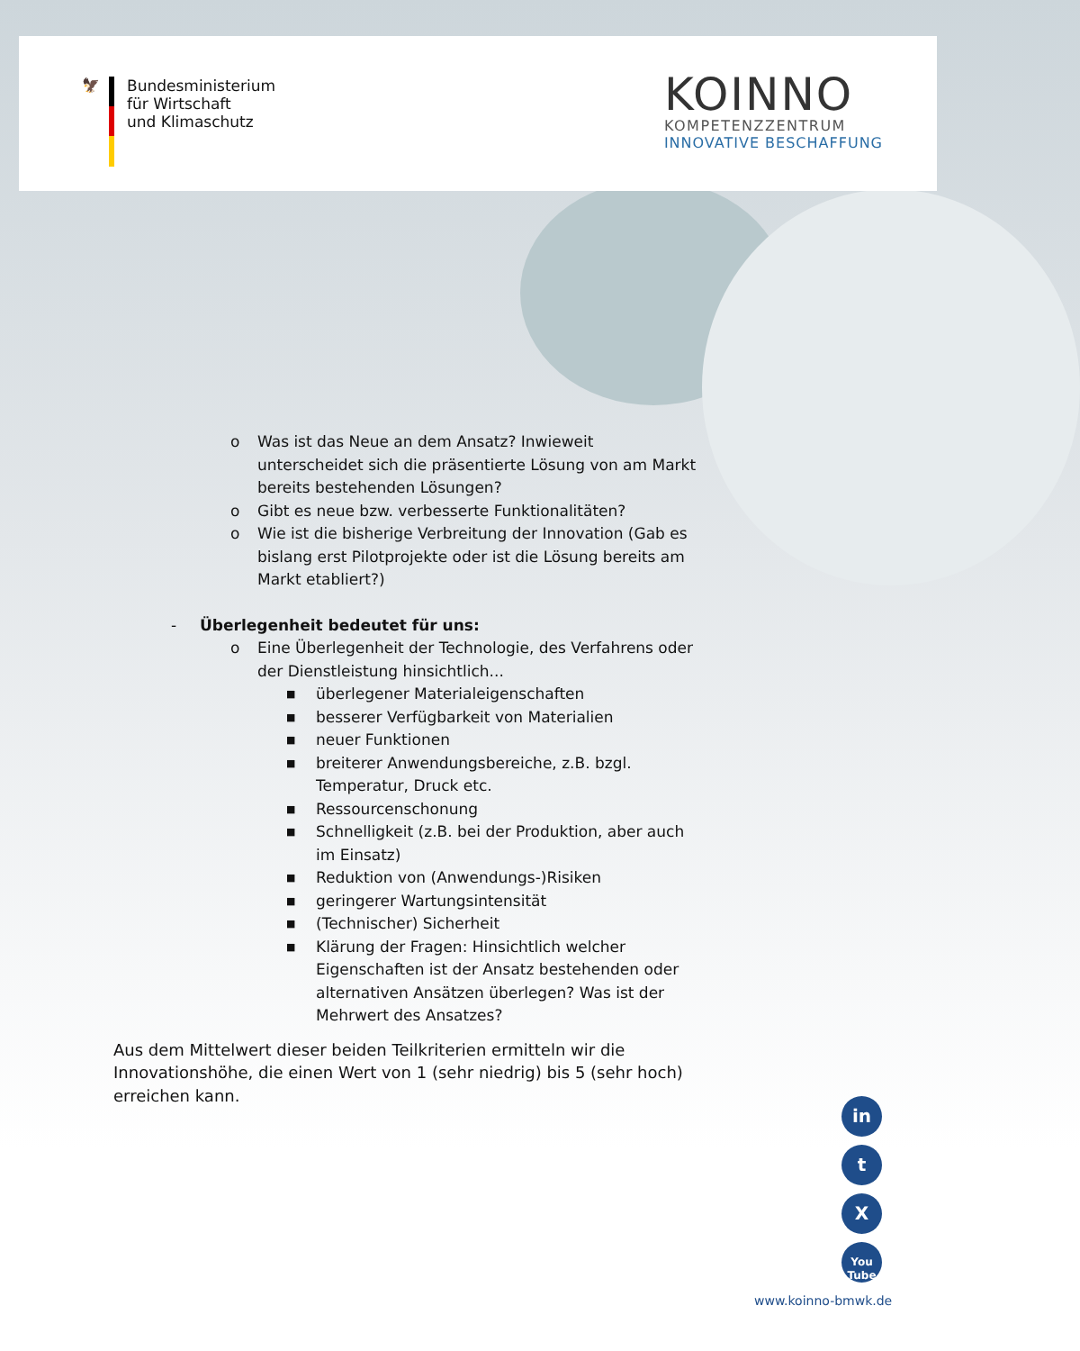🦅
Bundesministerium
für Wirtschaft
und Klimaschutz
KOINNO
KOMPETENZZENTRUM
INNOVATIVE BESCHAFFUNG
o Was ist das Neue an dem Ansatz? Inwieweit unterscheidet sich die präsentierte Lösung von am Markt bereits bestehenden Lösungen?
o Gibt es neue bzw. verbesserte Funktionalitäten?
o Wie ist die bisherige Verbreitung der Innovation (Gab es bislang erst Pilotprojekte oder ist die Lösung bereits am Markt etabliert?)
- Überlegenheit bedeutet für uns:
o Eine Überlegenheit der Technologie, des Verfahrens oder der Dienstleistung hinsichtlich...
■ überlegener Materialeigenschaften
■ besserer Verfügbarkeit von Materialien
■ neuer Funktionen
■ breiterer Anwendungsbereiche, z.B. bzgl. Temperatur, Druck etc.
■ Ressourcenschonung
■ Schnelligkeit (z.B. bei der Produktion, aber auch im Einsatz)
■ Reduktion von (Anwendungs-)Risiken
■ geringerer Wartungsintensität
■ (Technischer) Sicherheit
■ Klärung der Fragen: Hinsichtlich welcher Eigenschaften ist der Ansatz bestehenden oder alternativen Ansätzen überlegen? Was ist der Mehrwert des Ansatzes?
Aus dem Mittelwert dieser beiden Teilkriterien ermitteln wir die Innovationshöhe, die einen Wert von 1 (sehr niedrig) bis 5 (sehr hoch) erreichen kann.
in
t
X
You
Tube
www.koinno-bmwk.de